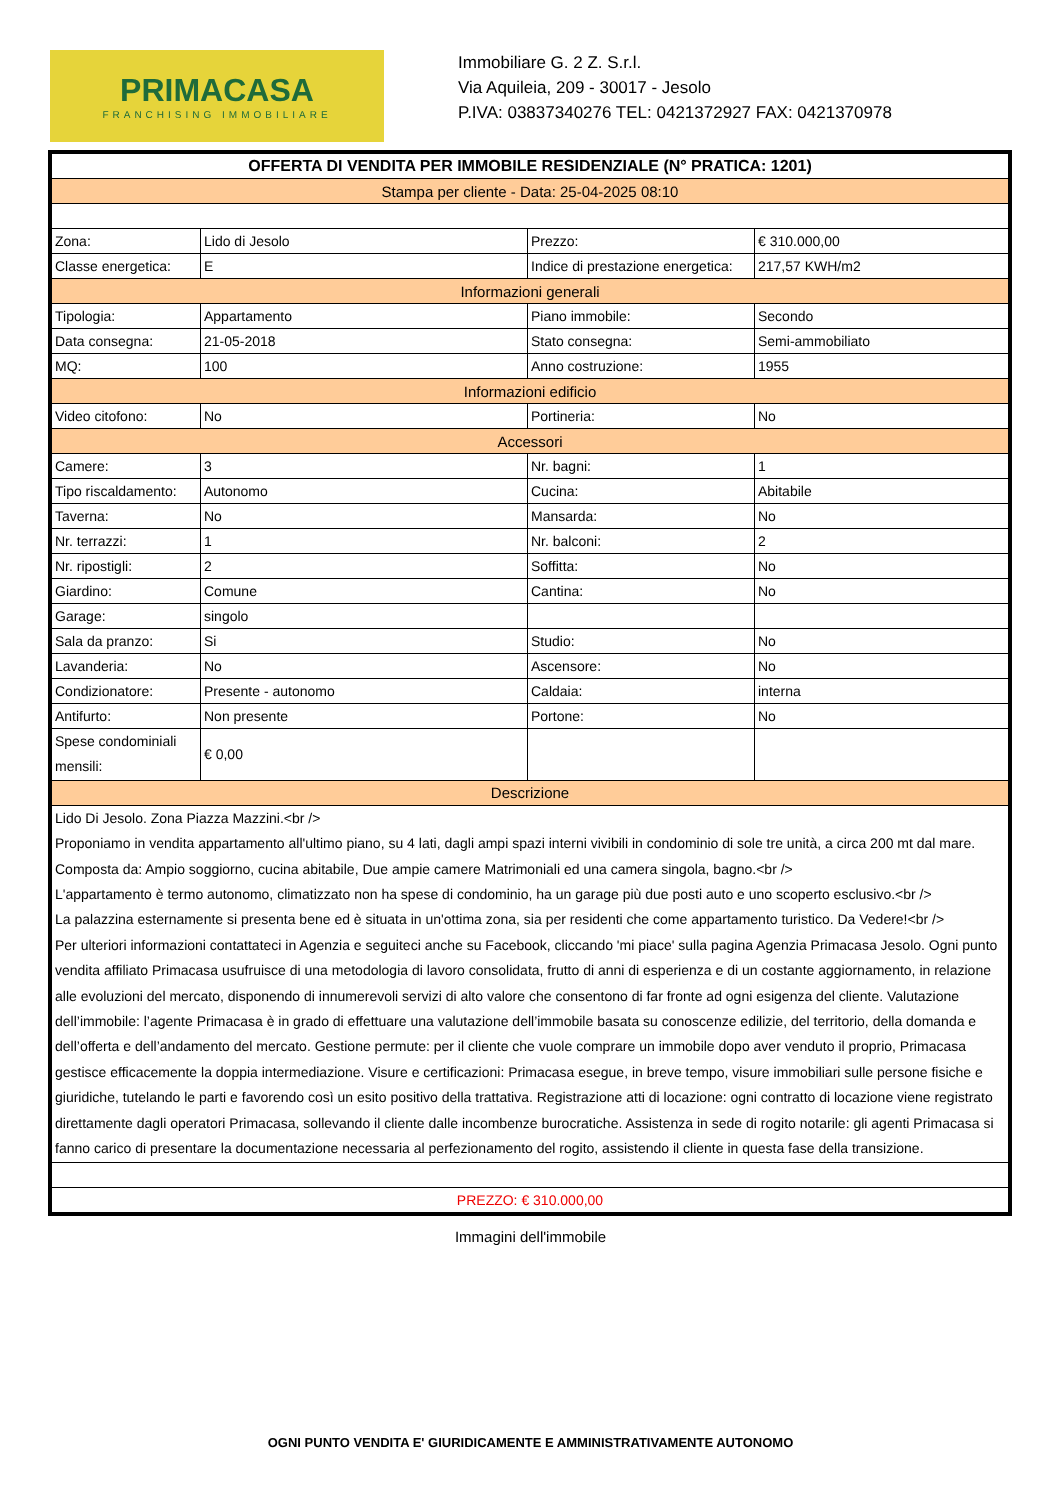PRIMACASA
FRANCHISING IMMOBILIARE
Immobiliare G. 2 Z. S.r.l.
Via Aquileia, 209 - 30017 - Jesolo
P.IVA: 03837340276 TEL: 0421372927 FAX: 0421370978
| OFFERTA DI VENDITA PER IMMOBILE RESIDENZIALE (N° PRATICA: 1201) | | | |
| Stampa per cliente - Data: 25-04-2025 08:10 | | | |
| Zona: | Lido di Jesolo | Prezzo: | € 310.000,00 |
| Classe energetica: | E | Indice di prestazione energetica: | 217,57 KWH/m2 |
| Informazioni generali | | | |
| Tipologia: | Appartamento | Piano immobile: | Secondo |
| Data consegna: | 21-05-2018 | Stato consegna: | Semi-ammobiliato |
| MQ: | 100 | Anno costruzione: | 1955 |
| Informazioni edificio | | | |
| Video citofono: | No | Portineria: | No |
| Accessori | | | |
| Camere: | 3 | Nr. bagni: | 1 |
| Tipo riscaldamento: | Autonomo | Cucina: | Abitabile |
| Taverna: | No | Mansarda: | No |
| Nr. terrazzi: | 1 | Nr. balconi: | 2 |
| Nr. ripostigli: | 2 | Soffitta: | No |
| Giardino: | Comune | Cantina: | No |
| Garage: | singolo | | |
| Sala da pranzo: | Si | Studio: | No |
| Lavanderia: | No | Ascensore: | No |
| Condizionatore: | Presente - autonomo | Caldaia: | interna |
| Antifurto: | Non presente | Portone: | No |
| Spese condominiali mensili: | € 0,00 | | |
| Descrizione | | | |
| Lido Di Jesolo. Zona Piazza Mazzini.<br /> Proponiamo in vendita appartamento all'ultimo piano, su 4 lati, dagli ampi spazi interni vivibili in condominio di sole tre unità, a circa 200 mt dal mare. Composta da: Ampio soggiorno, cucina abitabile, Due ampie camere Matrimoniali ed una camera singola, bagno.<br /> L'appartamento è termo autonomo, climatizzato non ha spese di condominio, ha un garage più due posti auto e uno scoperto esclusivo.<br /> La palazzina esternamente si presenta bene ed è situata in un'ottima zona, sia per residenti che come appartamento turistico. Da Vedere!<br /> Per ulteriori informazioni contattateci in Agenzia e seguiteci anche su Facebook, cliccando 'mi piace' sulla pagina Agenzia Primacasa Jesolo. Ogni punto vendita affiliato Primacasa usufruisce di una metodologia di lavoro consolidata, frutto di anni di esperienza e di un costante aggiornamento, in relazione alle evoluzioni del mercato, disponendo di innumerevoli servizi di alto valore che consentono di far fronte ad ogni esigenza del cliente. Valutazione dell’immobile: l’agente Primacasa è in grado di effettuare una valutazione dell’immobile basata su conoscenze edilizie, del territorio, della domanda e dell’offerta e dell’andamento del mercato. Gestione permute: per il cliente che vuole comprare un immobile dopo aver venduto il proprio, Primacasa gestisce efficacemente la doppia intermediazione. Visure e certificazioni: Primacasa esegue, in breve tempo, visure immobiliari sulle persone fisiche e giuridiche, tutelando le parti e favorendo così un esito positivo della trattativa. Registrazione atti di locazione: ogni contratto di locazione viene registrato direttamente dagli operatori Primacasa, sollevando il cliente dalle incombenze burocratiche. Assistenza in sede di rogito notarile: gli agenti Primacasa si fanno carico di presentare la documentazione necessaria al perfezionamento del rogito, assistendo il cliente in questa fase della transizione. | | | |
| PREZZO: € 310.000,00 | | | |
Immagini dell'immobile
OGNI PUNTO VENDITA E' GIURIDICAMENTE E AMMINISTRATIVAMENTE AUTONOMO